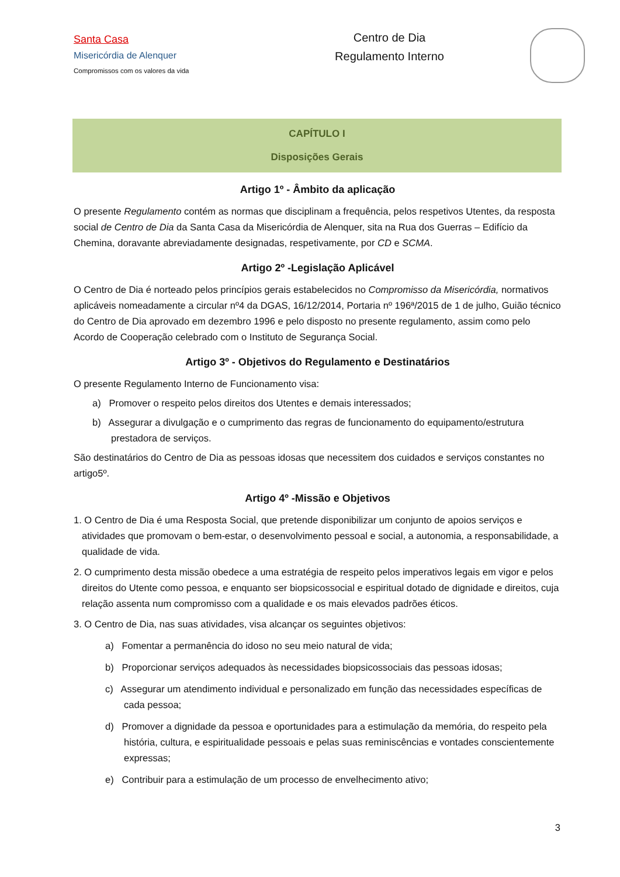Santa Casa
Misericórdia de Alenquer
Compromissos com os valores da vida
Centro de Dia
Regulamento Interno
CAPÍTULO I
Disposições Gerais
Artigo 1º - Âmbito da aplicação
O presente Regulamento contém as normas que disciplinam a frequência, pelos respetivos Utentes, da resposta social de Centro de Dia da Santa Casa da Misericórdia de Alenquer, sita na Rua dos Guerras – Edifício da Chemina, doravante abreviadamente designadas, respetivamente, por CD e SCMA.
Artigo 2º -Legislação Aplicável
O Centro de Dia é norteado pelos princípios gerais estabelecidos no Compromisso da Misericórdia, normativos aplicáveis nomeadamente a circular nº4 da DGAS, 16/12/2014, Portaria nº 196ª/2015 de 1 de julho, Guião técnico do Centro de Dia aprovado em dezembro 1996 e pelo disposto no presente regulamento, assim como pelo Acordo de Cooperação celebrado com o Instituto de Segurança Social.
Artigo 3º - Objetivos do Regulamento e Destinatários
O presente Regulamento Interno de Funcionamento visa:
a) Promover o respeito pelos direitos dos Utentes e demais interessados;
b) Assegurar a divulgação e o cumprimento das regras de funcionamento do equipamento/estrutura prestadora de serviços.
São destinatários do Centro de Dia as pessoas idosas que necessitem dos cuidados e serviços constantes no artigo5º.
Artigo 4º -Missão e Objetivos
1. O Centro de Dia é uma Resposta Social, que pretende disponibilizar um conjunto de apoios serviços e atividades que promovam o bem-estar, o desenvolvimento pessoal e social, a autonomia, a responsabilidade, a qualidade de vida.
2. O cumprimento desta missão obedece a uma estratégia de respeito pelos imperativos legais em vigor e pelos direitos do Utente como pessoa, e enquanto ser biopsicossocial e espiritual dotado de dignidade e direitos, cuja relação assenta num compromisso com a qualidade e os mais elevados padrões éticos.
3. O Centro de Dia, nas suas atividades, visa alcançar os seguintes objetivos:
a) Fomentar a permanência do idoso no seu meio natural de vida;
b) Proporcionar serviços adequados às necessidades biopsicossociais das pessoas idosas;
c) Assegurar um atendimento individual e personalizado em função das necessidades específicas de cada pessoa;
d) Promover a dignidade da pessoa e oportunidades para a estimulação da memória, do respeito pela história, cultura, e espiritualidade pessoais e pelas suas reminiscências e vontades conscientemente expressas;
e) Contribuir para a estimulação de um processo de envelhecimento ativo;
3